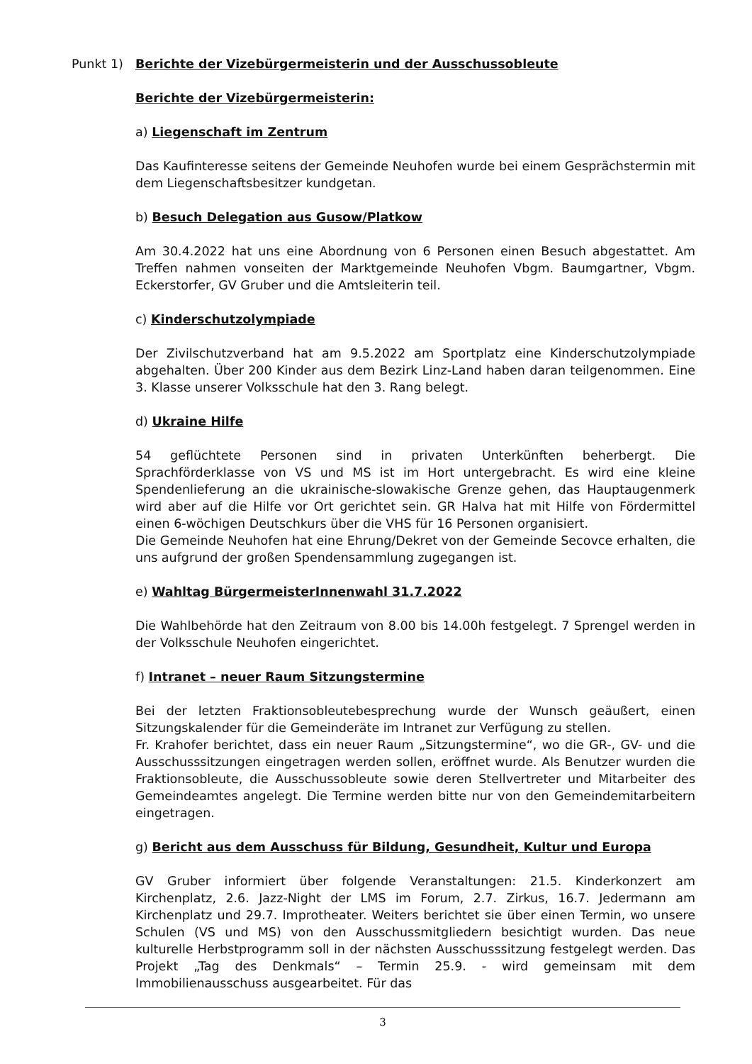Punkt 1) Berichte der Vizebürgermeisterin und der Ausschussobleute
Berichte der Vizebürgermeisterin:
a) Liegenschaft im Zentrum
Das Kaufinteresse seitens der Gemeinde Neuhofen wurde bei einem Gesprächstermin mit dem Liegenschaftsbesitzer kundgetan.
b) Besuch Delegation aus Gusow/Platkow
Am 30.4.2022 hat uns eine Abordnung von 6 Personen einen Besuch abgestattet. Am Treffen nahmen vonseiten der Marktgemeinde Neuhofen Vbgm. Baumgartner, Vbgm. Eckerstorfer, GV Gruber und die Amtsleiterin teil.
c) Kinderschutzolympiade
Der Zivilschutzverband hat am 9.5.2022 am Sportplatz eine Kinderschutzolympiade abgehalten. Über 200 Kinder aus dem Bezirk Linz-Land haben daran teilgenommen. Eine 3. Klasse unserer Volksschule hat den 3. Rang belegt.
d) Ukraine Hilfe
54 geflüchtete Personen sind in privaten Unterkünften beherbergt. Die Sprachförderklasse von VS und MS ist im Hort untergebracht. Es wird eine kleine Spendenlieferung an die ukrainische-slowakische Grenze gehen, das Hauptaugenmerk wird aber auf die Hilfe vor Ort gerichtet sein. GR Halva hat mit Hilfe von Fördermittel einen 6-wöchigen Deutschkurs über die VHS für 16 Personen organisiert.
Die Gemeinde Neuhofen hat eine Ehrung/Dekret von der Gemeinde Secovce erhalten, die uns aufgrund der großen Spendensammlung zugegangen ist.
e) Wahltag BürgermeisterInnenwahl 31.7.2022
Die Wahlbehörde hat den Zeitraum von 8.00 bis 14.00h festgelegt. 7 Sprengel werden in der Volksschule Neuhofen eingerichtet.
f) Intranet – neuer Raum Sitzungstermine
Bei der letzten Fraktionsobleutebesprechung wurde der Wunsch geäußert, einen Sitzungskalender für die Gemeinderäte im Intranet zur Verfügung zu stellen.
Fr. Krahofer berichtet, dass ein neuer Raum „Sitzungstermine“, wo die GR-, GV- und die Ausschusssitzungen eingetragen werden sollen, eröffnet wurde. Als Benutzer wurden die Fraktionsobleute, die Ausschussobleute sowie deren Stellvertreter und Mitarbeiter des Gemeindeamtes angelegt. Die Termine werden bitte nur von den Gemeindemitarbeitern eingetragen.
g) Bericht aus dem Ausschuss für Bildung, Gesundheit, Kultur und Europa
GV Gruber informiert über folgende Veranstaltungen: 21.5. Kinderkonzert am Kirchenplatz, 2.6. Jazz-Night der LMS im Forum, 2.7. Zirkus, 16.7. Jedermann am Kirchenplatz und 29.7. Improtheater. Weiters berichtet sie über einen Termin, wo unsere Schulen (VS und MS) von den Ausschussmitgliedern besichtigt wurden. Das neue kulturelle Herbstprogramm soll in der nächsten Ausschusssitzung festgelegt werden. Das Projekt „Tag des Denkmals“ – Termin 25.9. - wird gemeinsam mit dem Immobilienausschuss ausgearbeitet. Für das
3